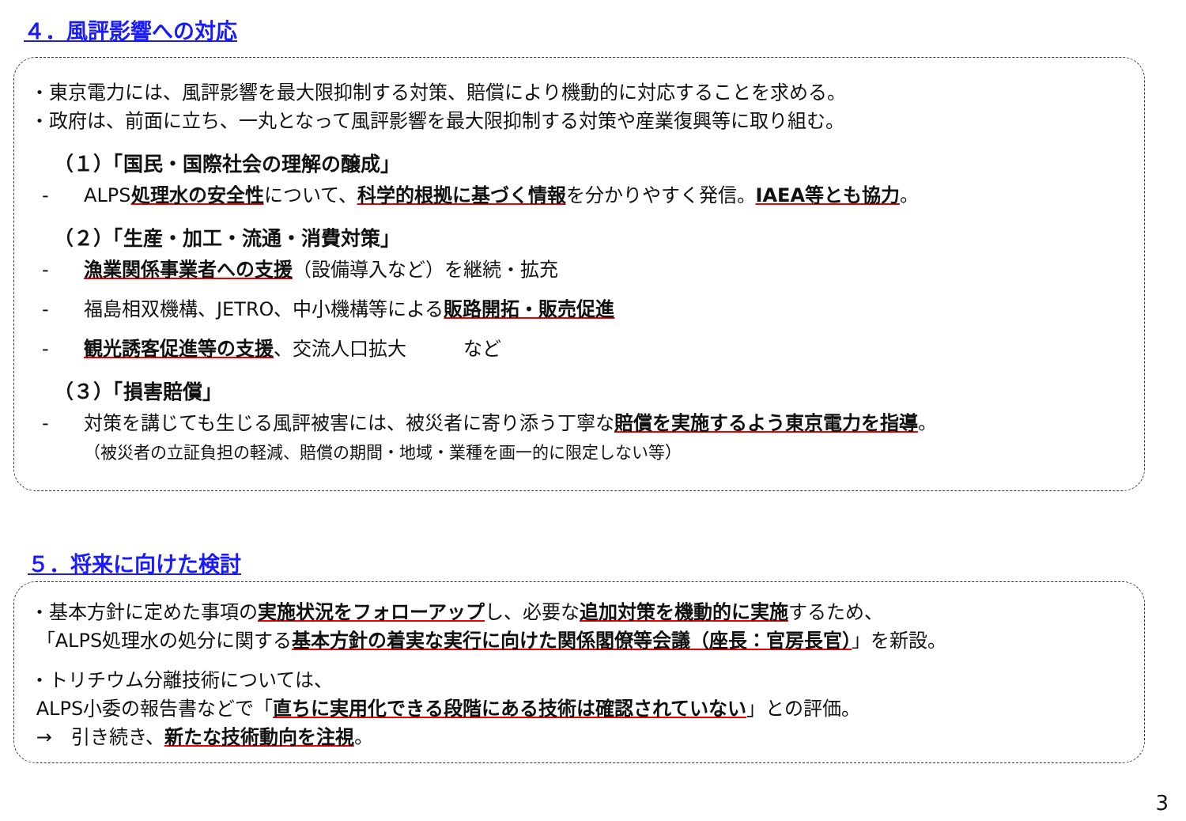４．風評影響への対応
・東京電力には、風評影響を最大限抑制する対策、賠償により機動的に対応することを求める。
・政府は、前面に立ち、一丸となって風評影響を最大限抑制する対策や産業復興等に取り組む。
（１）「国民・国際社会の理解の醸成」
- ALPS処理水の安全性について、科学的根拠に基づく情報を分かりやすく発信。IAEA等とも協力。
（２）「生産・加工・流通・消費対策」
- 漁業関係事業者への支援（設備導入など）を継続・拡充
- 福島相双機構、JETRO、中小機構等による販路開拓・販売促進
- 観光誘客促進等の支援、交流人口拡大　　　など
（３）「損害賠償」
- 対策を講じても生じる風評被害には、被災者に寄り添う丁寧な賠償を実施するよう東京電力を指導。
（被災者の立証負担の軽減、賠償の期間・地域・業種を画一的に限定しない等）
５．将来に向けた検討
・基本方針に定めた事項の実施状況をフォローアップし、必要な追加対策を機動的に実施するため、
「ALPS処理水の処分に関する基本方針の着実な実行に向けた関係閣僚等会議（座長：官房長官）」を新設。
・トリチウム分離技術については、
ALPS小委の報告書などで「直ちに実用化できる段階にある技術は確認されていない」との評価。
→　引き続き、新たな技術動向を注視。
3